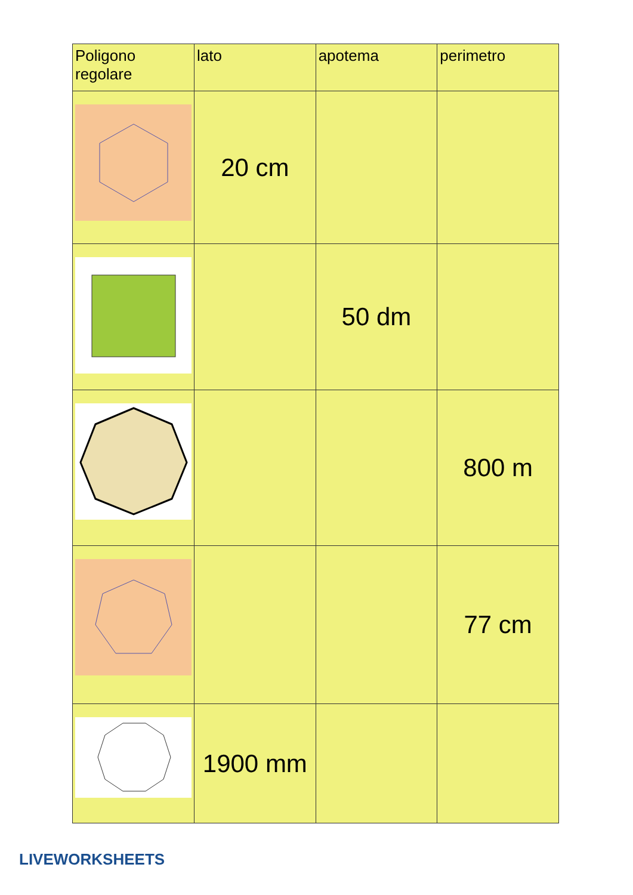| Poligono regolare | lato | apotema | perimetro |
| --- | --- | --- | --- |
| | 20 cm | | |
| | | 50 dm | |
| | | | 800 m |
| | | | 77 cm |
| | 1900 mm | | |
LIVEWORKSHEETS